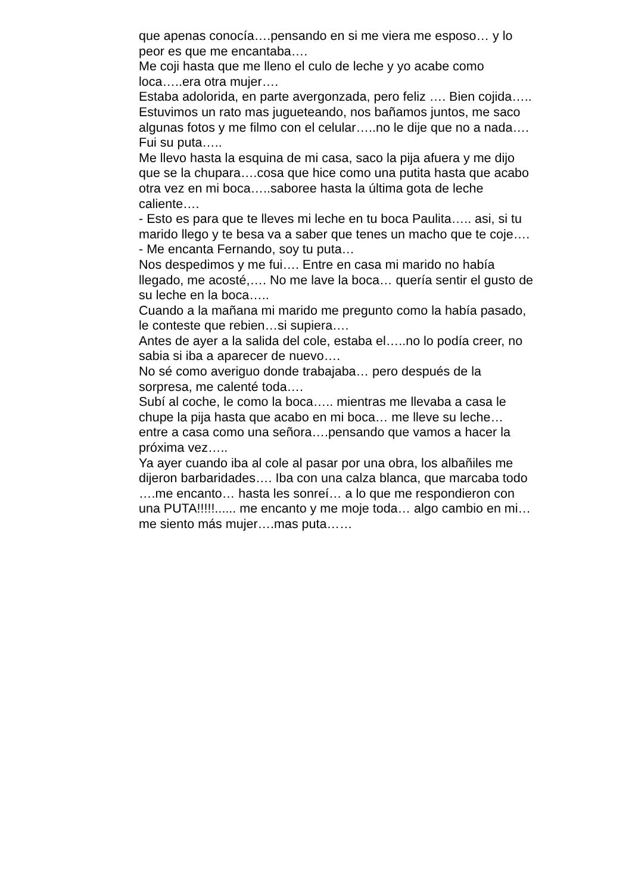que apenas conocía….pensando en si me viera me esposo… y lo
peor es que me encantaba….
Me coji hasta que me lleno el culo de leche y yo acabe como
loca…..era otra mujer….
Estaba adolorida, en parte avergonzada, pero feliz …. Bien cojida…..
Estuvimos un rato mas jugueteando, nos bañamos juntos, me saco
algunas fotos y me filmo con el celular…..no le dije que no a nada….
Fui su puta…..
Me llevo hasta la esquina de mi casa, saco la pija afuera y me dijo
que se la chupara….cosa que hice como una putita hasta que acabo
otra vez en mi boca…..saboree hasta la última gota de leche
caliente….
- Esto es para que te lleves mi leche en tu boca Paulita….. asi, si tu
marido llego y te besa va a saber que tenes un macho que te coje….
- Me encanta Fernando, soy tu puta…
Nos despedimos y me fui…. Entre en casa mi marido no había
llegado, me acosté,…. No me lave la boca… quería sentir el gusto de
su leche en la boca…..
Cuando a la mañana mi marido me pregunto como la había pasado,
le conteste que rebien…si supiera….
Antes de ayer a la salida del cole, estaba el…..no lo podía creer, no
sabia si iba a aparecer de nuevo….
No sé como averiguo donde trabajaba… pero después de la
sorpresa, me calenté toda….
Subí al coche, le como la boca….. mientras me llevaba a casa le
chupe la pija hasta que acabo en mi boca… me lleve su leche…
entre a casa como una señora….pensando que vamos a hacer la
próxima vez…..
Ya ayer cuando iba al cole al pasar por una obra, los albañiles me
dijeron barbaridades…. Iba con una calza blanca, que marcaba todo
….me encanto… hasta les sonreí… a lo que me respondieron con
una PUTA!!!!!...... me encanto y me moje toda… algo cambio en mi…
me siento más mujer….mas puta……